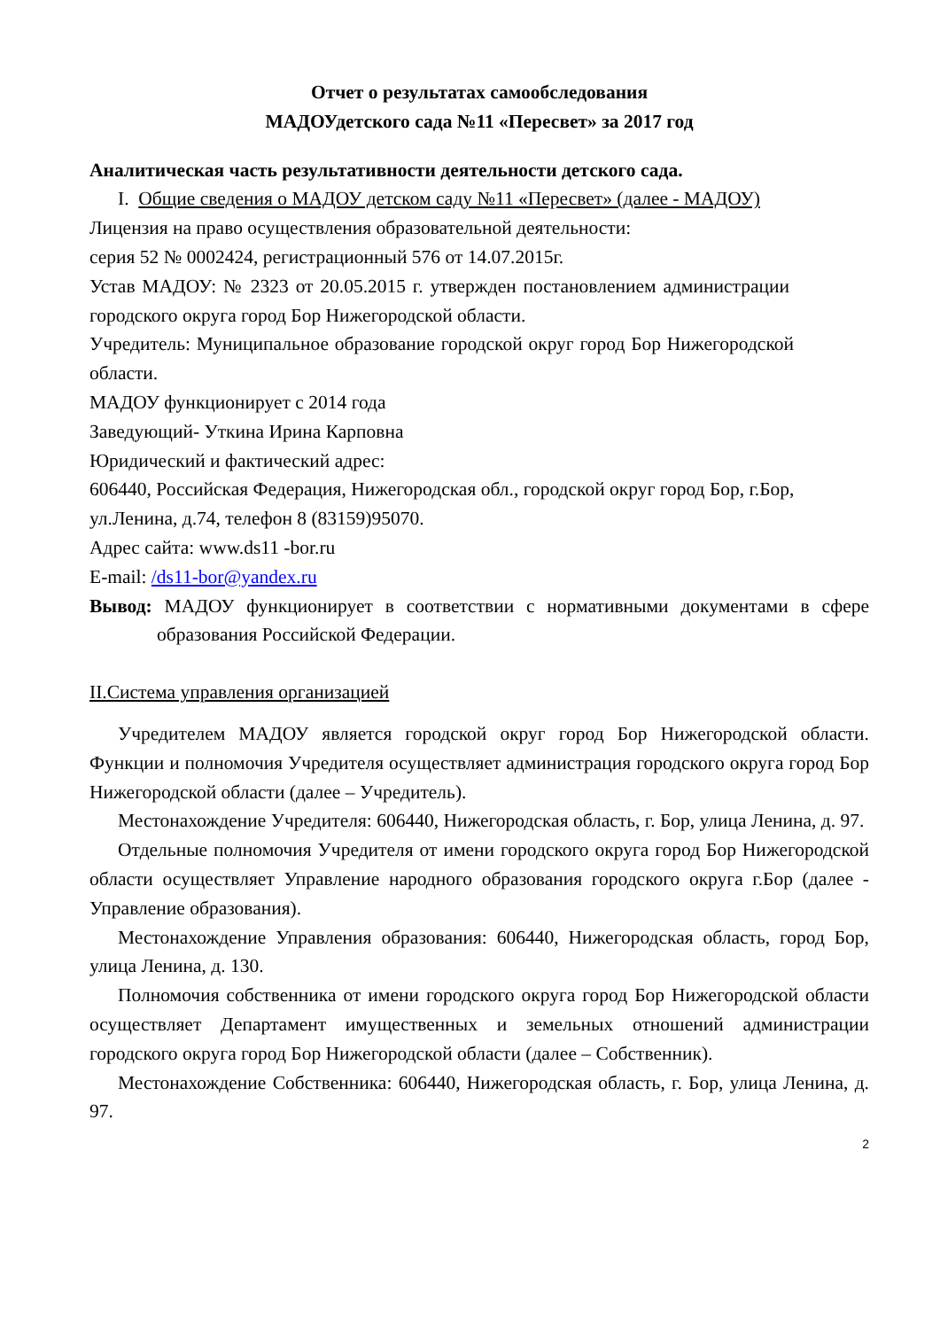Отчет о результатах самообследования
МАДОУдетского сада №11 «Пересвет» за 2017 год
Аналитическая часть результативности деятельности детского сада.
I. Общие сведения о МАДОУ детском саду №11 «Пересвет» (далее - МАДОУ)
Лицензия на право осуществления образовательной деятельности:
серия 52 № 0002424, регистрационный 576 от 14.07.2015г.
Устав МАДОУ: № 2323 от 20.05.2015 г. утвержден постановлением администрации городского округа город Бор Нижегородской области.
Учредитель: Муниципальное образование городской округ город Бор Нижегородской области.
МАДОУ функционирует с 2014 года
Заведующий- Уткина Ирина Карповна
Юридический и фактический адрес:
606440, Российская Федерация, Нижегородская обл., городской округ город Бор, г.Бор, ул.Ленина, д.74, телефон 8 (83159)95070.
Адрес сайта: www.ds11 -bor.ru
E-mail: /ds11-bor@yandex.ru
Вывод: МАДОУ функционирует в соответствии с нормативными документами в сфере образования Российской Федерации.
II.Система управления организацией
Учредителем МАДОУ является городской округ город Бор Нижегородской области. Функции и полномочия Учредителя осуществляет администрация городского округа город Бор Нижегородской области (далее – Учредитель).
Местонахождение Учредителя: 606440, Нижегородская область, г. Бор, улица Ленина, д. 97.
Отдельные полномочия Учредителя от имени городского округа город Бор Нижегородской области осуществляет Управление народного образования городского округа г.Бор (далее - Управление образования).
Местонахождение Управления образования: 606440, Нижегородская область, город Бор, улица Ленина, д. 130.
Полномочия собственника от имени городского округа город Бор Нижегородской области осуществляет Департамент имущественных и земельных отношений администрации городского округа город Бор Нижегородской области (далее – Собственник).
Местонахождение Собственника: 606440, Нижегородская область, г. Бор, улица Ленина, д. 97.
2